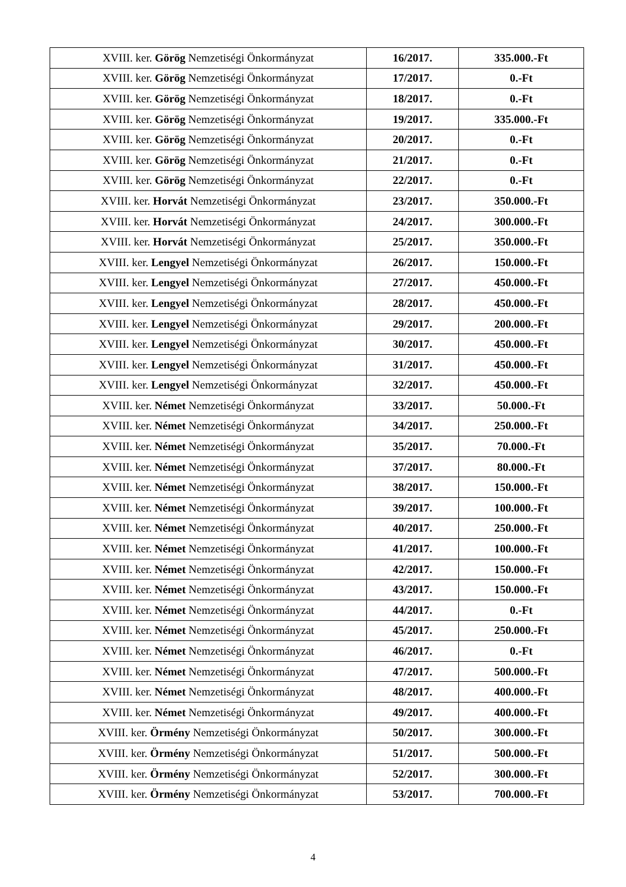| XVIII. ker. Görög Nemzetiségi Önkormányzat | 16/2017. | 335.000.-Ft |
| XVIII. ker. Görög Nemzetiségi Önkormányzat | 17/2017. | 0.-Ft |
| XVIII. ker. Görög Nemzetiségi Önkormányzat | 18/2017. | 0.-Ft |
| XVIII. ker. Görög Nemzetiségi Önkormányzat | 19/2017. | 335.000.-Ft |
| XVIII. ker. Görög Nemzetiségi Önkormányzat | 20/2017. | 0.-Ft |
| XVIII. ker. Görög Nemzetiségi Önkormányzat | 21/2017. | 0.-Ft |
| XVIII. ker. Görög Nemzetiségi Önkormányzat | 22/2017. | 0.-Ft |
| XVIII. ker. Horvát Nemzetiségi Önkormányzat | 23/2017. | 350.000.-Ft |
| XVIII. ker. Horvát Nemzetiségi Önkormányzat | 24/2017. | 300.000.-Ft |
| XVIII. ker. Horvát Nemzetiségi Önkormányzat | 25/2017. | 350.000.-Ft |
| XVIII. ker. Lengyel Nemzetiségi Önkormányzat | 26/2017. | 150.000.-Ft |
| XVIII. ker. Lengyel Nemzetiségi Önkormányzat | 27/2017. | 450.000.-Ft |
| XVIII. ker. Lengyel Nemzetiségi Önkormányzat | 28/2017. | 450.000.-Ft |
| XVIII. ker. Lengyel Nemzetiségi Önkormányzat | 29/2017. | 200.000.-Ft |
| XVIII. ker. Lengyel Nemzetiségi Önkormányzat | 30/2017. | 450.000.-Ft |
| XVIII. ker. Lengyel Nemzetiségi Önkormányzat | 31/2017. | 450.000.-Ft |
| XVIII. ker. Lengyel Nemzetiségi Önkormányzat | 32/2017. | 450.000.-Ft |
| XVIII. ker. Német Nemzetiségi Önkormányzat | 33/2017. | 50.000.-Ft |
| XVIII. ker. Német Nemzetiségi Önkormányzat | 34/2017. | 250.000.-Ft |
| XVIII. ker. Német Nemzetiségi Önkormányzat | 35/2017. | 70.000.-Ft |
| XVIII. ker. Német Nemzetiségi Önkormányzat | 37/2017. | 80.000.-Ft |
| XVIII. ker. Német Nemzetiségi Önkormányzat | 38/2017. | 150.000.-Ft |
| XVIII. ker. Német Nemzetiségi Önkormányzat | 39/2017. | 100.000.-Ft |
| XVIII. ker. Német Nemzetiségi Önkormányzat | 40/2017. | 250.000.-Ft |
| XVIII. ker. Német Nemzetiségi Önkormányzat | 41/2017. | 100.000.-Ft |
| XVIII. ker. Német Nemzetiségi Önkormányzat | 42/2017. | 150.000.-Ft |
| XVIII. ker. Német Nemzetiségi Önkormányzat | 43/2017. | 150.000.-Ft |
| XVIII. ker. Német Nemzetiségi Önkormányzat | 44/2017. | 0.-Ft |
| XVIII. ker. Német Nemzetiségi Önkormányzat | 45/2017. | 250.000.-Ft |
| XVIII. ker. Német Nemzetiségi Önkormányzat | 46/2017. | 0.-Ft |
| XVIII. ker. Német Nemzetiségi Önkormányzat | 47/2017. | 500.000.-Ft |
| XVIII. ker. Német Nemzetiségi Önkormányzat | 48/2017. | 400.000.-Ft |
| XVIII. ker. Német Nemzetiségi Önkormányzat | 49/2017. | 400.000.-Ft |
| XVIII. ker. Örmény Nemzetiségi Önkormányzat | 50/2017. | 300.000.-Ft |
| XVIII. ker. Örmény Nemzetiségi Önkormányzat | 51/2017. | 500.000.-Ft |
| XVIII. ker. Örmény Nemzetiségi Önkormányzat | 52/2017. | 300.000.-Ft |
| XVIII. ker. Örmény Nemzetiségi Önkormányzat | 53/2017. | 700.000.-Ft |
4